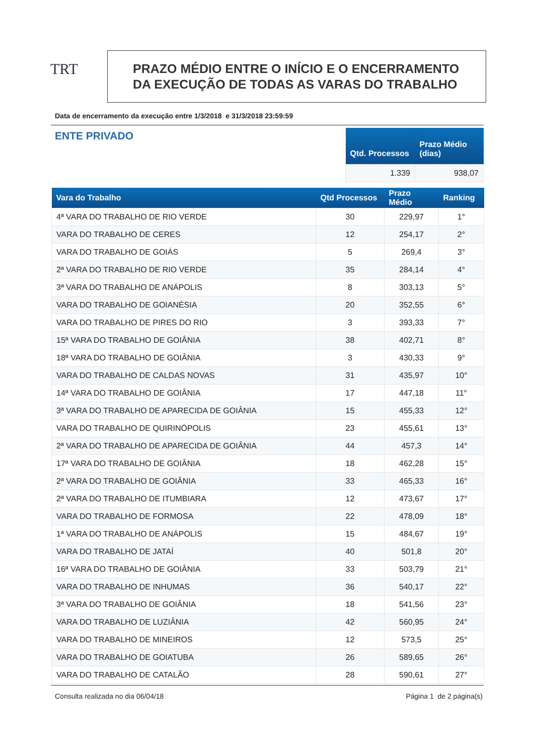TRT
PRAZO MÉDIO ENTRE O INÍCIO E O ENCERRAMENTO
DA EXECUÇÃO DE TODAS AS VARAS DO TRABALHO
Data de encerramento da execução entre 1/3/2018 e 31/3/2018 23:59:59
ENTE PRIVADO
| Qtd. Processos | Prazo Médio (dias) |
| --- | --- |
| 1.339 | 938,07 |
| Vara do Trabalho | Qtd Processos | Prazo Médio | Ranking |
| --- | --- | --- | --- |
| 4ª VARA DO TRABALHO DE RIO VERDE | 30 | 229,97 | 1° |
| VARA DO TRABALHO DE CERES | 12 | 254,17 | 2° |
| VARA DO TRABALHO DE GOIÁS | 5 | 269,4 | 3° |
| 2ª VARA DO TRABALHO DE RIO VERDE | 35 | 284,14 | 4° |
| 3ª VARA DO TRABALHO DE ANÁPOLIS | 8 | 303,13 | 5° |
| VARA DO TRABALHO DE GOIANÉSIA | 20 | 352,55 | 6° |
| VARA DO TRABALHO DE PIRES DO RIO | 3 | 393,33 | 7° |
| 15ª VARA DO TRABALHO DE GOIÂNIA | 38 | 402,71 | 8° |
| 18ª VARA DO TRABALHO DE GOIÂNIA | 3 | 430,33 | 9° |
| VARA DO TRABALHO DE CALDAS NOVAS | 31 | 435,97 | 10° |
| 14ª VARA DO TRABALHO DE GOIÂNIA | 17 | 447,18 | 11° |
| 3ª VARA DO TRABALHO DE APARECIDA DE GOIÂNIA | 15 | 455,33 | 12° |
| VARA DO TRABALHO DE QUIRINÓPOLIS | 23 | 455,61 | 13° |
| 2ª VARA DO TRABALHO DE APARECIDA DE GOIÂNIA | 44 | 457,3 | 14° |
| 17ª VARA DO TRABALHO DE GOIÂNIA | 18 | 462,28 | 15° |
| 2ª VARA DO TRABALHO DE GOIÂNIA | 33 | 465,33 | 16° |
| 2ª VARA DO TRABALHO DE ITUMBIARA | 12 | 473,67 | 17° |
| VARA DO TRABALHO DE FORMOSA | 22 | 478,09 | 18° |
| 1ª VARA DO TRABALHO DE ANÁPOLIS | 15 | 484,67 | 19° |
| VARA DO TRABALHO DE JATAÍ | 40 | 501,8 | 20° |
| 16ª VARA DO TRABALHO DE GOIÂNIA | 33 | 503,79 | 21° |
| VARA DO TRABALHO DE INHUMAS | 36 | 540,17 | 22° |
| 3ª VARA DO TRABALHO DE GOIÂNIA | 18 | 541,56 | 23° |
| VARA DO TRABALHO DE LUZIÂNIA | 42 | 560,95 | 24° |
| VARA DO TRABALHO DE MINEIROS | 12 | 573,5 | 25° |
| VARA DO TRABALHO DE GOIATUBA | 26 | 589,65 | 26° |
| VARA DO TRABALHO DE CATALÃO | 28 | 590,61 | 27° |
Consulta realizada no dia 06/04/18 Página 1 de 2 página(s)